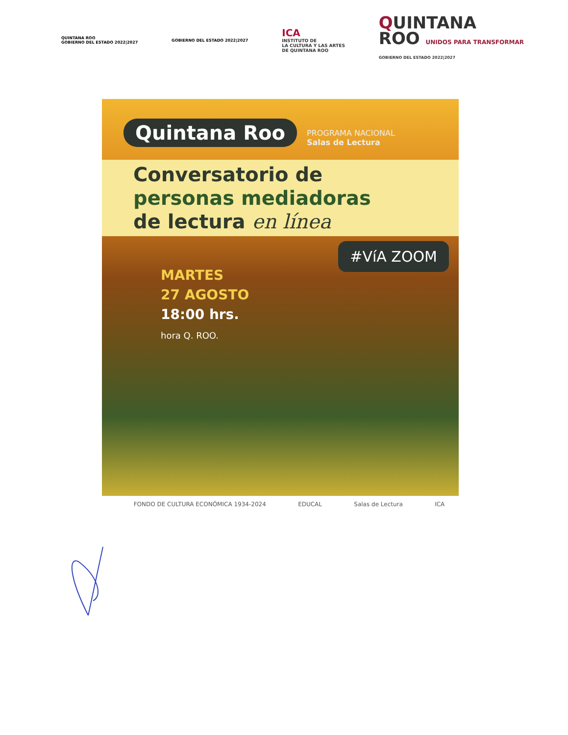QUINTANA ROO
GOBIERNO DEL ESTADO 2022|2027
GOBIERNO DEL ESTADO 2022|2027
ICA
INSTITUTO DE
LA CULTURA Y LAS ARTES
DE QUINTANA ROO
QUINTANA
ROO UNIDOS PARA TRANSFORMAR
GOBIERNO DEL ESTADO 2022|2027
Quintana Roo PROGRAMA NACIONAL
Salas de Lectura
Conversatorio de
personas mediadoras
de lectura en línea
#VíA ZOOM
MARTES
27 AGOSTO
18:00 hrs.
hora Q. ROO.
FONDO DE CULTURA ECONÓMICA 1934-2024 EDUCAL Salas de Lectura ICA